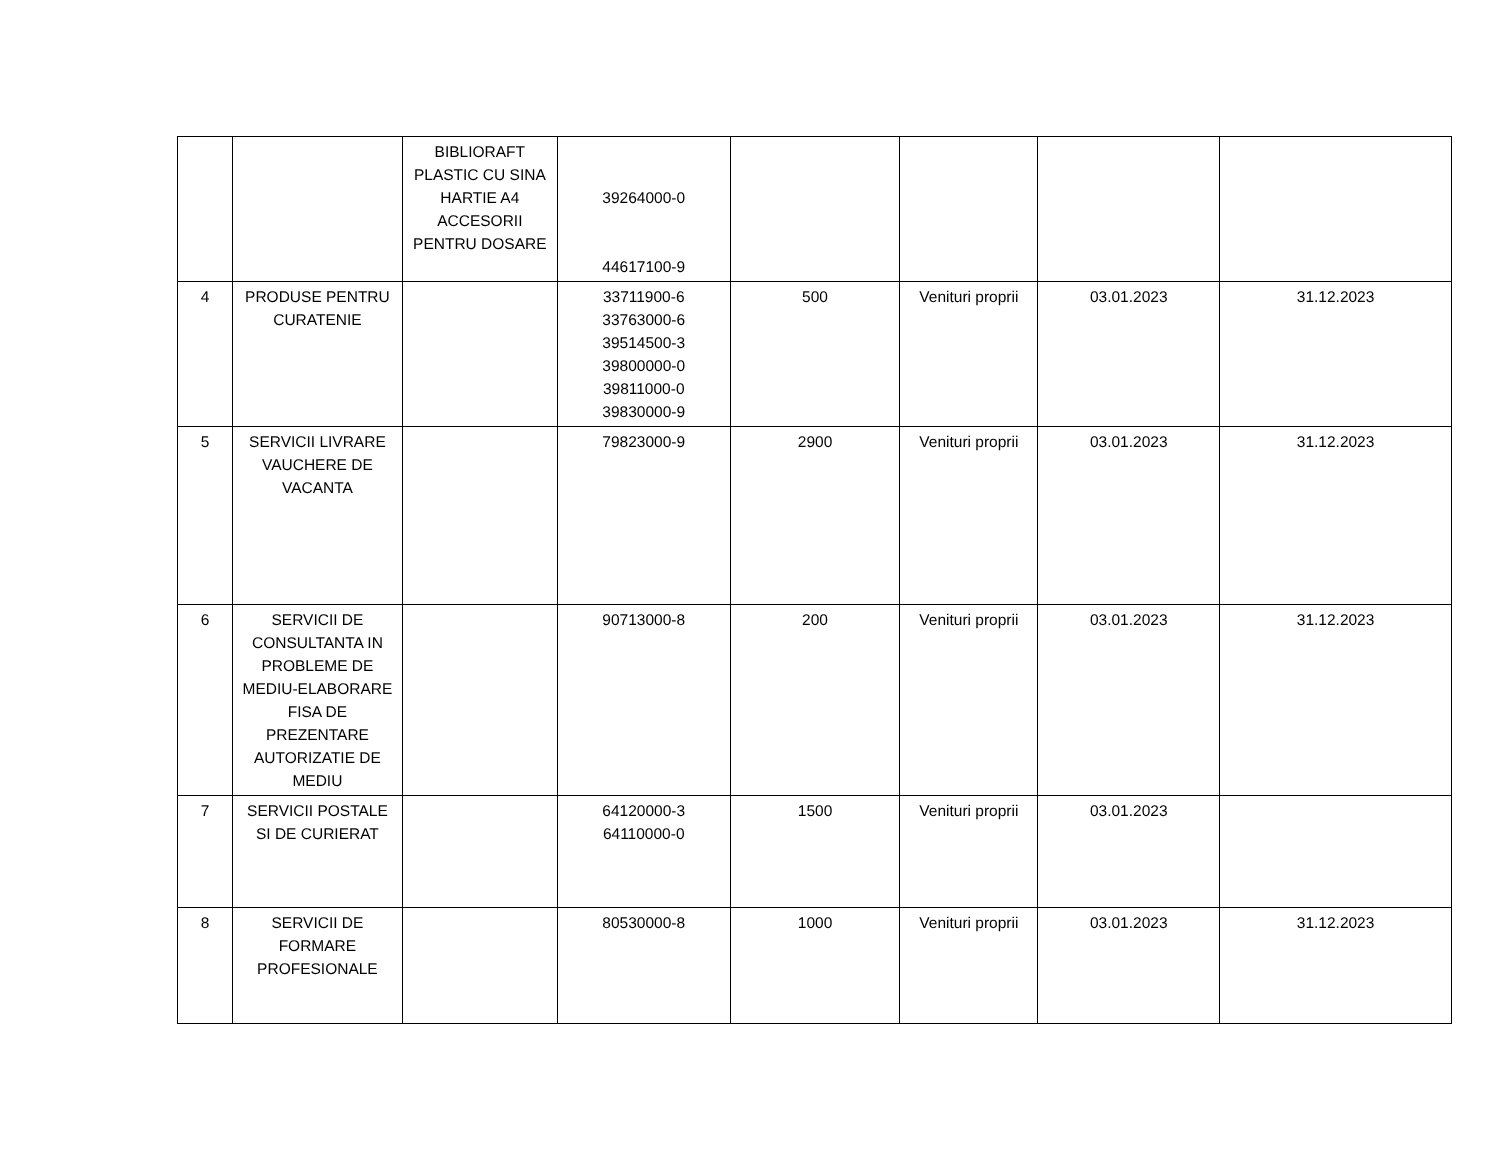| | | BIBLIORAFT PLASTIC CU SINA HARTIE A4 ACCESORII PENTRU DOSARE | 39264000-0 44617100-9 | | | | |
| 4 | PRODUSE PENTRU CURATENIE | | 33711900-6 33763000-6 39514500-3 39800000-0 39811000-0 39830000-9 | 500 | Venituri proprii | 03.01.2023 | 31.12.2023 |
| 5 | SERVICII LIVRARE VAUCHERE DE VACANTA | | 79823000-9 | 2900 | Venituri proprii | 03.01.2023 | 31.12.2023 |
| 6 | SERVICII DE CONSULTANTA IN PROBLEME DE MEDIU-ELABORARE FISA DE PREZENTARE AUTORIZATIE DE MEDIU | | 90713000-8 | 200 | Venituri proprii | 03.01.2023 | 31.12.2023 |
| 7 | SERVICII POSTALE SI DE CURIERAT | | 64120000-3 64110000-0 | 1500 | Venituri proprii | 03.01.2023 | |
| 8 | SERVICII DE FORMARE PROFESIONALE | | 80530000-8 | 1000 | Venituri proprii | 03.01.2023 | 31.12.2023 |